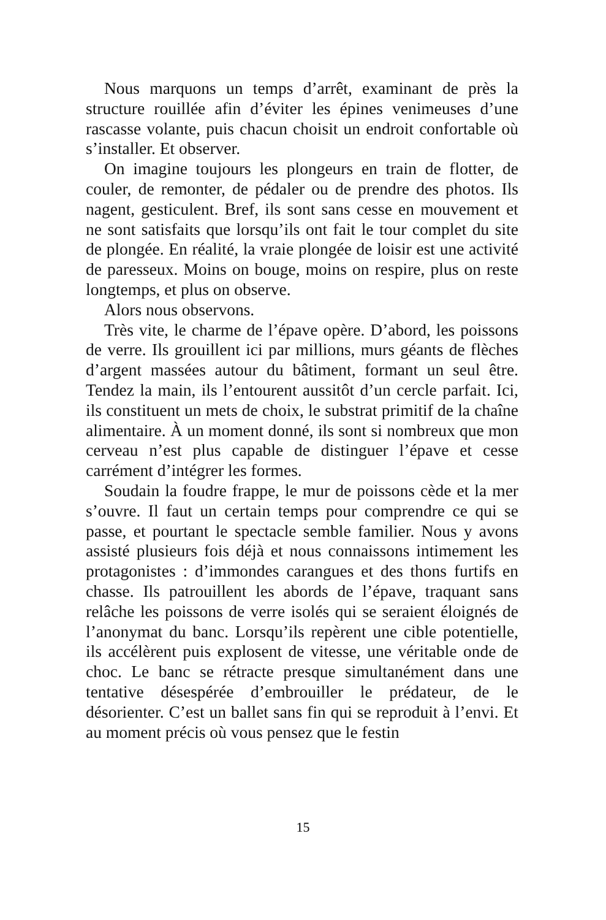Nous marquons un temps d’arrêt, examinant de près la structure rouillée afin d’éviter les épines venimeuses d’une rascasse volante, puis chacun choisit un endroit confortable où s’installer. Et observer.
On imagine toujours les plongeurs en train de flotter, de couler, de remonter, de pédaler ou de prendre des photos. Ils nagent, gesticulent. Bref, ils sont sans cesse en mouvement et ne sont satisfaits que lorsqu’ils ont fait le tour complet du site de plongée. En réalité, la vraie plongée de loisir est une activité de paresseux. Moins on bouge, moins on respire, plus on reste longtemps, et plus on observe.
Alors nous observons.
Très vite, le charme de l’épave opère. D’abord, les poissons de verre. Ils grouillent ici par millions, murs géants de flèches d’argent massées autour du bâtiment, formant un seul être. Tendez la main, ils l’entourent aussitôt d’un cercle parfait. Ici, ils constituent un mets de choix, le substrat primitif de la chaîne alimentaire. À un moment donné, ils sont si nombreux que mon cerveau n’est plus capable de distinguer l’épave et cesse carrément d’intégrer les formes.
Soudain la foudre frappe, le mur de poissons cède et la mer s’ouvre. Il faut un certain temps pour comprendre ce qui se passe, et pourtant le spectacle semble familier. Nous y avons assisté plusieurs fois déjà et nous connaissons intimement les protagonistes : d’immondes carangues et des thons furtifs en chasse. Ils patrouillent les abords de l’épave, traquant sans relâche les poissons de verre isolés qui se seraient éloignés de l’anonymat du banc. Lorsqu’ils repèrent une cible potentielle, ils accélèrent puis explosent de vitesse, une véritable onde de choc. Le banc se rétracte presque simultanément dans une tentative désespérée d’embrouiller le prédateur, de le désorienter. C’est un ballet sans fin qui se reproduit à l’envi. Et au moment précis où vous pensez que le festin
15